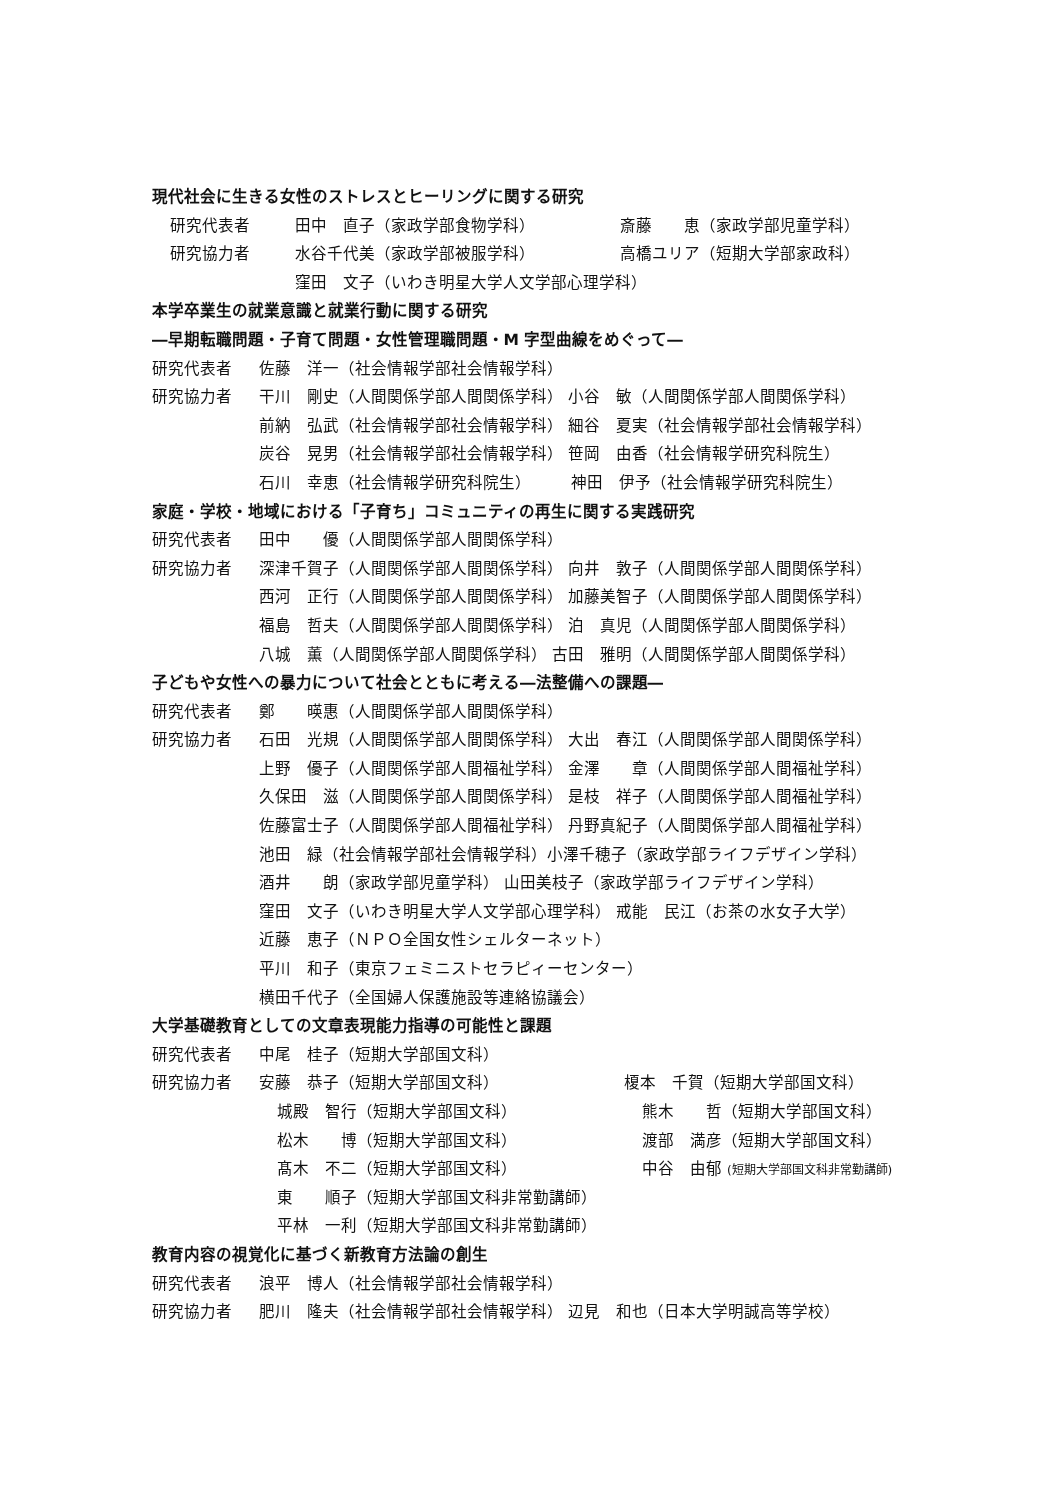現代社会に生きる女性のストレスとヒーリングに関する研究
研究代表者 田中　直子（家政学部食物学科） 斎藤　　恵（家政学部児童学科）
研究協力者 水谷千代美（家政学部被服学科） 高橋ユリア（短期大学部家政科）
窪田　文子（いわき明星大学人文学部心理学科）
本学卒業生の就業意識と就業行動に関する研究
―早期転職問題・子育て問題・女性管理職問題・M 字型曲線をめぐって―
研究代表者 佐藤　洋一（社会情報学部社会情報学科）
研究協力者 干川　剛史（人間関係学部人間関係学科） 小谷　敏（人間関係学部人間関係学科）
前納　弘武（社会情報学部社会情報学科） 細谷　夏実（社会情報学部社会情報学科）
炭谷　晃男（社会情報学部社会情報学科） 笹岡　由香（社会情報学研究科院生）
石川　幸恵（社会情報学研究科院生）　　　神田　伊予（社会情報学研究科院生）
家庭・学校・地域における「子育ち」コミュニティの再生に関する実践研究
研究代表者 田中　　優（人間関係学部人間関係学科）
研究協力者 深津千賀子（人間関係学部人間関係学科） 向井　敦子（人間関係学部人間関係学科）
西河　正行（人間関係学部人間関係学科） 加藤美智子（人間関係学部人間関係学科）
福島　哲夫（人間関係学部人間関係学科） 泊　真児（人間関係学部人間関係学科）
八城　薫（人間関係学部人間関係学科） 古田　雅明（人間関係学部人間関係学科）
子どもや女性への暴力について社会とともに考える―法整備への課題―
研究代表者 鄭　　暎惠（人間関係学部人間関係学科）
研究協力者 石田　光規（人間関係学部人間関係学科） 大出　春江（人間関係学部人間関係学科）
上野　優子（人間関係学部人間福祉学科） 金澤　　章（人間関係学部人間福祉学科）
久保田　滋（人間関係学部人間関係学科） 是枝　祥子（人間関係学部人間福祉学科）
佐藤富士子（人間関係学部人間福祉学科） 丹野真紀子（人間関係学部人間福祉学科）
池田　緑（社会情報学部社会情報学科）小澤千穂子（家政学部ライフデザイン学科）
酒井　　朗（家政学部児童学科） 山田美枝子（家政学部ライフデザイン学科）
窪田　文子（いわき明星大学人文学部心理学科） 戒能　民江（お茶の水女子大学）
近藤　恵子（ＮＰＯ全国女性シェルターネット）
平川　和子（東京フェミニストセラピィーセンター）
横田千代子（全国婦人保護施設等連絡協議会）
大学基礎教育としての文章表現能力指導の可能性と課題
研究代表者 中尾　桂子（短期大学部国文科）
研究協力者 安藤　恭子（短期大学部国文科） 榎本　千賀（短期大学部国文科）
城殿　智行（短期大学部国文科） 熊木　　哲（短期大学部国文科）
松木　　博（短期大学部国文科） 渡部　満彦（短期大学部国文科）
髙木　不二（短期大学部国文科） 中谷　由郁 (短期大学部国文科非常勤講師)
東　　順子（短期大学部国文科非常勤講師）
平林　一利（短期大学部国文科非常勤講師）
教育内容の視覚化に基づく新教育方法論の創生
研究代表者 浪平　博人（社会情報学部社会情報学科）
研究協力者 肥川　隆夫（社会情報学部社会情報学科） 辺見　和也（日本大学明誠高等学校）